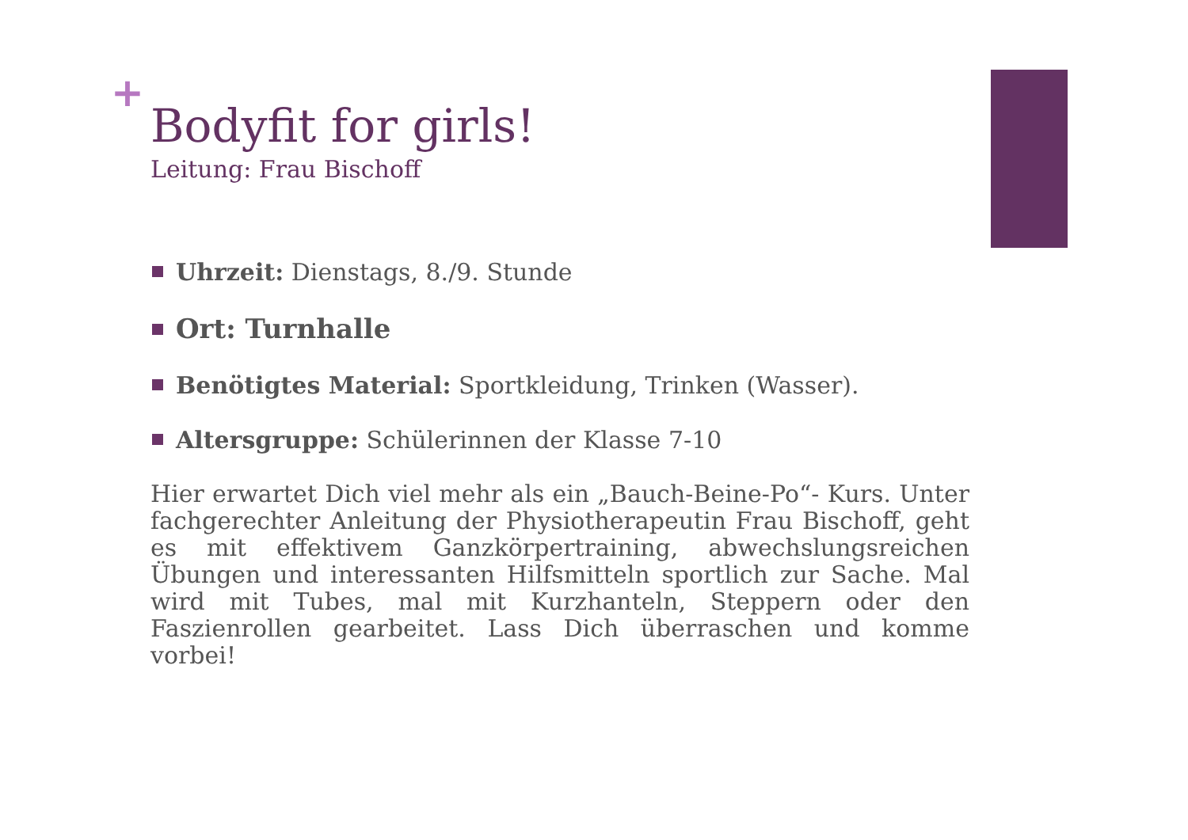+
Bodyfit for girls!
Leitung: Frau Bischoff
Uhrzeit: Dienstags, 8./9. Stunde
Ort: Turnhalle
Benötigtes Material: Sportkleidung, Trinken (Wasser).
Altersgruppe: Schülerinnen der Klasse 7-10
Hier erwartet Dich viel mehr als ein „Bauch-Beine-Po“- Kurs. Unter fachgerechter Anleitung der Physiotherapeutin Frau Bischoff, geht es mit effektivem Ganzkörpertraining, abwechslungsreichen Übungen und interessanten Hilfsmitteln sportlich zur Sache. Mal wird mit Tubes, mal mit Kurzhanteln, Steppern oder den Faszienrollen gearbeitet. Lass Dich überraschen und komme vorbei!